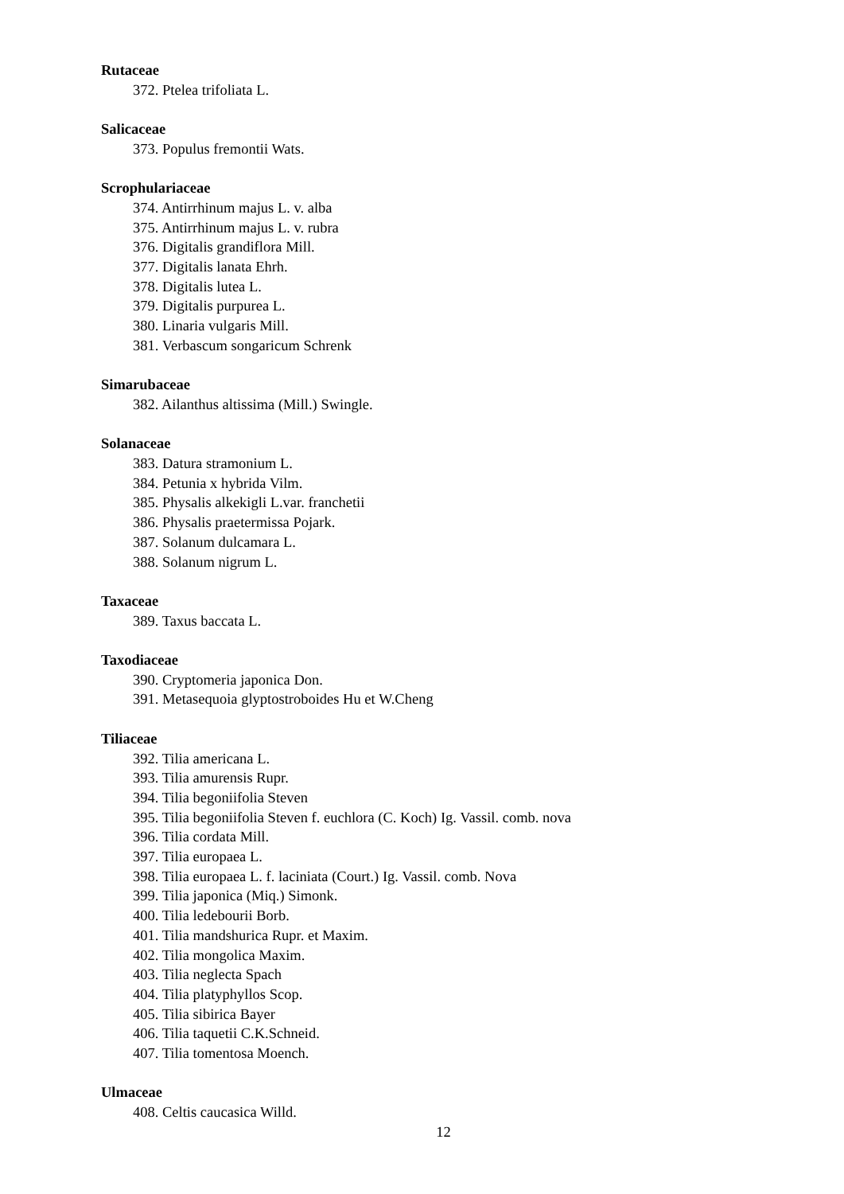Rutaceae
372. Ptelea trifoliata L.
Salicaceae
373. Populus fremontii Wats.
Scrophulariaceae
374. Antirrhinum majus L. v. alba
375. Antirrhinum majus L. v. rubra
376. Digitalis grandiflora Mill.
377. Digitalis lanata Ehrh.
378. Digitalis lutea L.
379. Digitalis purpurea L.
380. Linaria vulgaris Mill.
381. Verbascum songaricum Schrenk
Simarubaceae
382. Ailanthus altissima (Mill.) Swingle.
Solanaceae
383. Datura stramonium L.
384. Petunia x hybrida Vilm.
385. Physalis alkekigli L.var. franchetii
386. Physalis praetermissa Pojark.
387. Solanum dulcamara L.
388. Solanum nigrum L.
Taxaceae
389. Taxus baccata L.
Taxodiaceae
390. Cryptomeria japonica Don.
391. Metasequoia glyptostroboides Hu et W.Cheng
Tiliaceae
392. Tilia americana L.
393. Tilia amurensis Rupr.
394. Tilia begoniifolia Steven
395. Tilia begoniifolia Steven f. euchlora (C. Koch) Ig. Vassil. comb. nova
396. Tilia cordata Mill.
397. Tilia europaea L.
398. Tilia europaea L. f. laciniata (Court.) Ig. Vassil. comb. Nova
399. Tilia japonica (Miq.) Simonk.
400. Tilia ledebourii Borb.
401. Tilia mandshurica Rupr. et Maxim.
402. Tilia mongolica Maxim.
403. Tilia neglecta Spach
404. Tilia platyphyllos Scop.
405. Tilia sibirica Bayer
406. Tilia taquetii C.K.Schneid.
407. Tilia tomentosa Moench.
Ulmaceae
408. Celtis caucasica Willd.
12